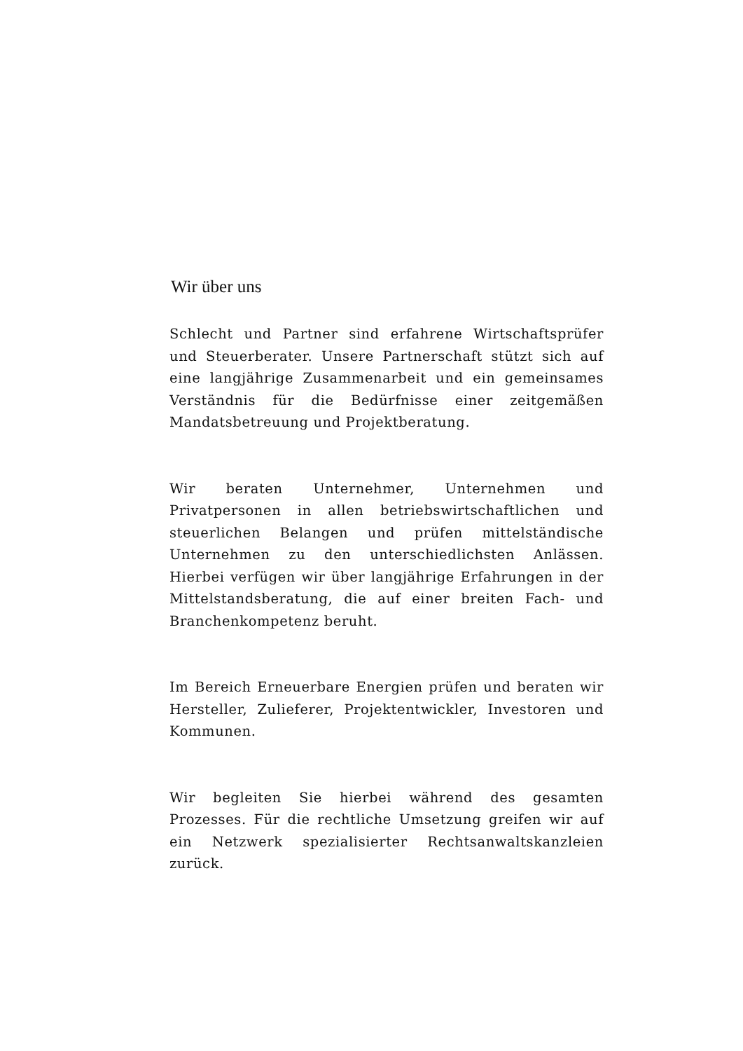Wir über uns
Schlecht und Partner sind erfahrene Wirtschafts­prüfer und Steuerberater. Unsere Partnerschaft stützt sich auf eine langjährige Zusammenarbeit und ein ge­meinsames Verständnis für die Bedürfnisse einer zeitgemäßen Mandatsbetreuung und Projektbera­tung.
Wir beraten Unternehmer, Unternehmen und Privatpersonen in allen betriebswirtschaftlichen und steuerlichen Belangen und prüfen mittelständische Unternehmen zu den unterschiedlichsten Anlässen. Hierbei verfügen wir über langjährige Erfahrungen in der Mittelstandsberatung, die auf einer breiten Fach- und Branchenkompetenz beruht.
Im Bereich Erneuerbare Energien prüfen und beraten wir Hersteller, Zulieferer, Projektentwickler, Investoren und Kommunen.
Wir begleiten Sie hierbei während des gesamten Prozesses. Für die rechtliche Umsetzung greifen wir auf ein Netzwerk spezialisierter Rechtsanwalts­kanzleien zurück.